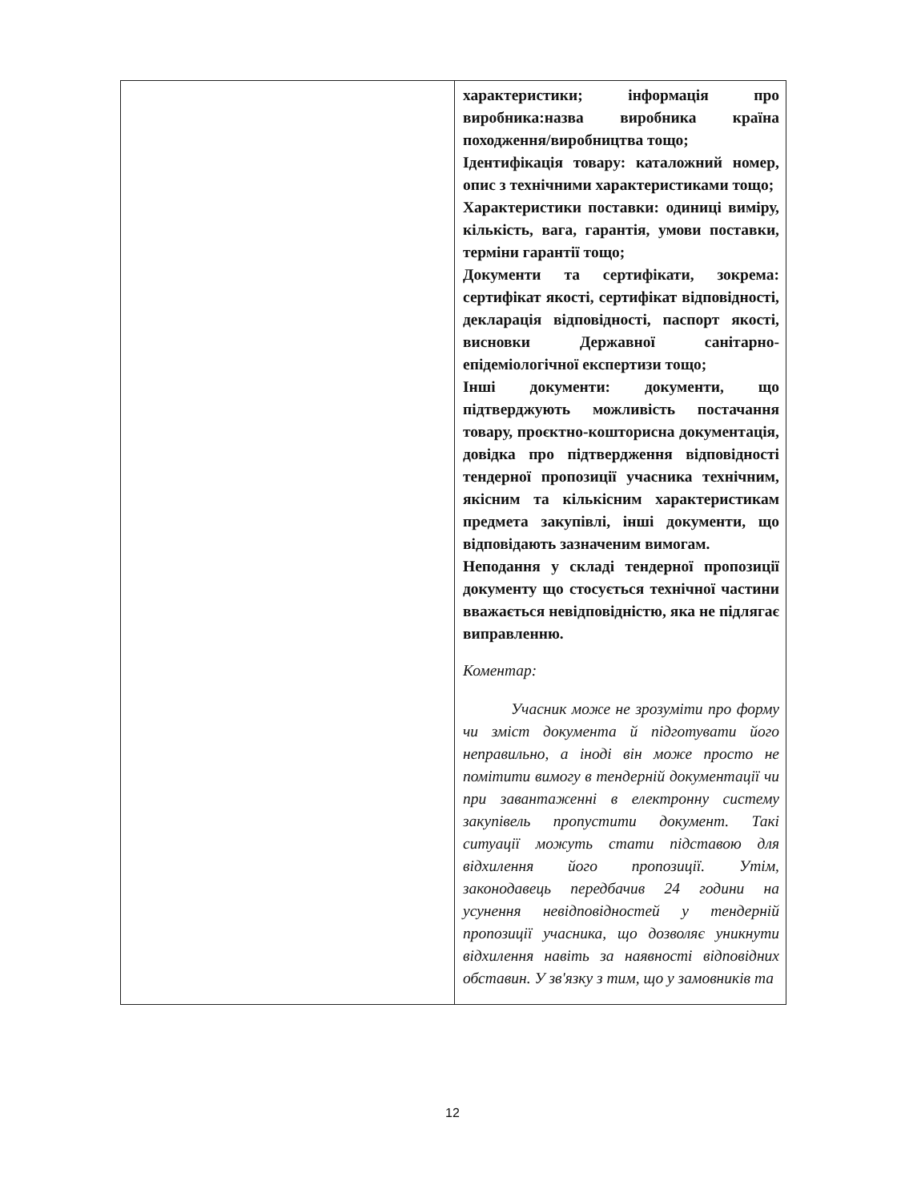| | характеристики; інформація про виробника:назва виробника країна походження/виробництва тощо; Ідентифікація товару: каталожний номер, опис з технічними характеристиками тощо; Характеристики поставки: одиниці виміру, кількість, вага, гарантія, умови поставки, терміни гарантії тощо; Документи та сертифікати, зокрема: сертифікат якості, сертифікат відповідності, декларація відповідності, паспорт якості, висновки Державної санітарно-епідеміологічної експертизи тощо; Інші документи: документи, що підтверджують можливість постачання товару, проєктно-кошторисна документація, довідка про підтвердження відповідності тендерної пропозиції учасника технічним, якісним та кількісним характеристикам предмета закупівлі, інші документи, що відповідають зазначеним вимогам. Неподання у складі тендерної пропозиції документу що стосується технічної частини вважається невідповідністю, яка не підлягає виправленню. Коментар: Учасник може не зрозуміти про форму чи зміст документа й підготувати його неправильно, а іноді він може просто не помітити вимогу в тендерній документації чи при завантаженні в електронну систему закупівель пропустити документ. Такі ситуації можуть стати підставою для відхилення його пропозиції. Утім, законодавець передбачив 24 години на усунення невідповідностей у тендерній пропозиції учасника, що дозволяє уникнути відхилення навіть за наявності відповідних обставин. У зв'язку з тим, що у замовників та |
12